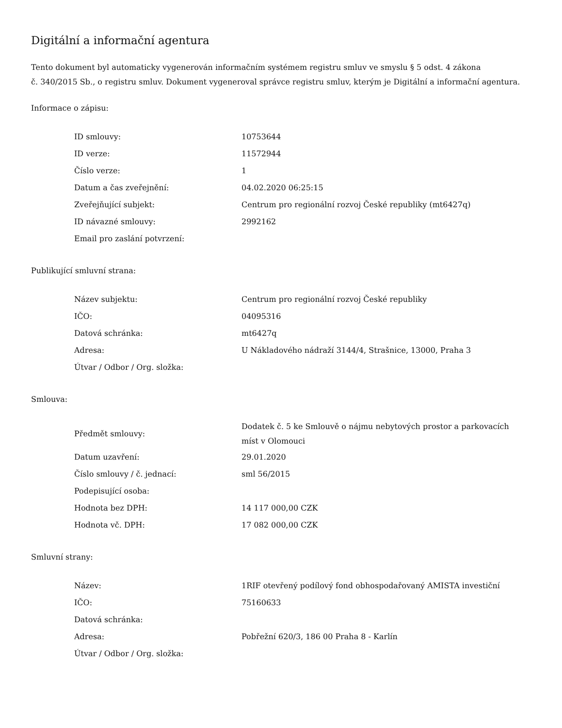Digitální a informační agentura
Tento dokument byl automaticky vygenerován informačním systémem registru smluv ve smyslu § 5 odst. 4 zákona
č. 340/2015 Sb., o registru smluv. Dokument vygeneroval správce registru smluv, kterým je Digitální a informační agentura.
Informace o zápisu:
| ID smlouvy: | 10753644 |
| ID verze: | 11572944 |
| Číslo verze: | 1 |
| Datum a čas zveřejnění: | 04.02.2020 06:25:15 |
| Zveřejňující subjekt: | Centrum pro regionální rozvoj České republiky (mt6427q) |
| ID návazné smlouvy: | 2992162 |
| Email pro zaslání potvrzení: | |
Publikující smluvní strana:
| Název subjektu: | Centrum pro regionální rozvoj České republiky |
| IČO: | 04095316 |
| Datová schránka: | mt6427q |
| Adresa: | U Nákladového nádraží 3144/4, Strašnice, 13000, Praha 3 |
| Útvar / Odbor / Org. složka: | |
Smlouva:
| Předmět smlouvy: | Dodatek č. 5 ke Smlouvě o nájmu nebytových prostor a parkovacích míst v Olomouci |
| Datum uzavření: | 29.01.2020 |
| Číslo smlouvy / č. jednací: | sml 56/2015 |
| Podepisující osoba: | |
| Hodnota bez DPH: | 14 117 000,00 CZK |
| Hodnota vč. DPH: | 17 082 000,00 CZK |
Smluvní strany:
| Název: | 1RIF otevřený podílový fond obhospodařovaný AMISTA investiční |
| IČO: | 75160633 |
| Datová schránka: | |
| Adresa: | Pobřežní 620/3, 186 00 Praha 8 - Karlín |
| Útvar / Odbor / Org. složka: | |